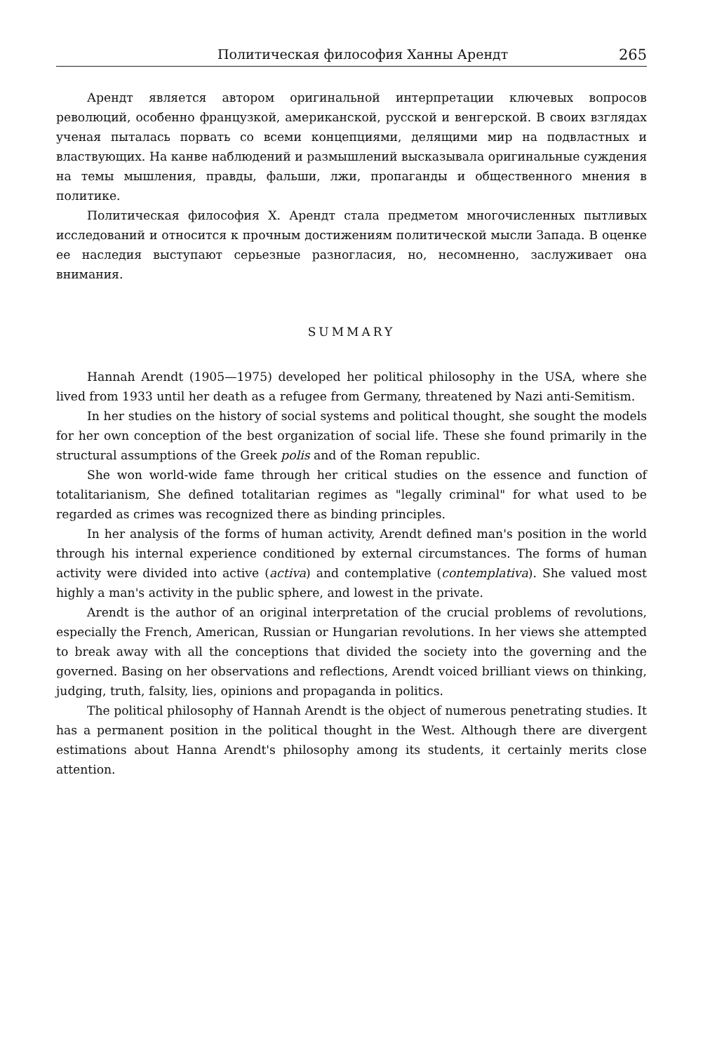Политическая философия Ханны Арендт 265
Арендт является автором оригинальной интерпретации ключевых вопросов революций, особенно французкой, американской, русской и венгерской. В своих взглядах ученая пыталась порвать со всеми концепциями, делящими мир на подвластных и властвующих. На канве наблюдений и размышлений высказывала оригинальные суждения на темы мышления, правды, фальши, лжи, пропаганды и общественного мнения в политике.
Политическая философия Х. Арендт стала предметом многочисленных пытливых исследований и относится к прочным достижениям политической мысли Запада. В оценке ее наследия выступают серьезные разногласия, но, несомненно, заслуживает она внимания.
SUMMARY
Hannah Arendt (1905—1975) developed her political philosophy in the USA, where she lived from 1933 until her death as a refugee from Germany, threatened by Nazi anti-Semitism.
In her studies on the history of social systems and political thought, she sought the models for her own conception of the best organization of social life. These she found primarily in the structural assumptions of the Greek polis and of the Roman republic.
She won world-wide fame through her critical studies on the essence and function of totalitarianism, She defined totalitarian regimes as "legally criminal" for what used to be regarded as crimes was recognized there as binding principles.
In her analysis of the forms of human activity, Arendt defined man's position in the world through his internal experience conditioned by external circumstances. The forms of human activity were divided into active (activa) and contemplative (contemplativa). She valued most highly a man's activity in the public sphere, and lowest in the private.
Arendt is the author of an original interpretation of the crucial problems of revolutions, especially the French, American, Russian or Hungarian revolutions. In her views she attempted to break away with all the conceptions that divided the society into the governing and the governed. Basing on her observations and reflections, Arendt voiced brilliant views on thinking, judging, truth, falsity, lies, opinions and propaganda in politics.
The political philosophy of Hannah Arendt is the object of numerous penetrating studies. It has a permanent position in the political thought in the West. Although there are divergent estimations about Hanna Arendt's philosophy among its students, it certainly merits close attention.